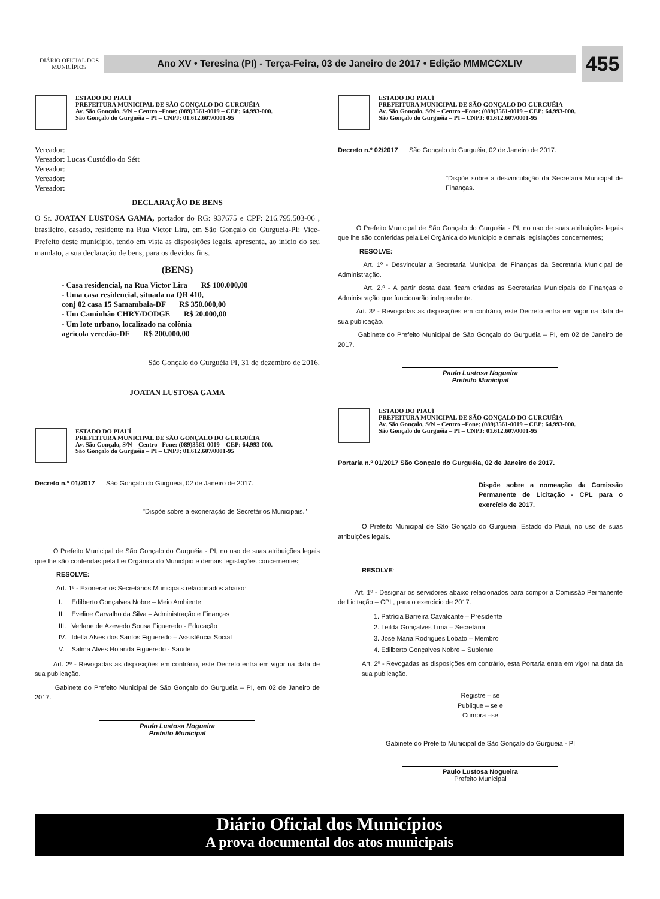DIÁRIO OFICIAL DOS MUNICÍPIOS
Ano XV • Teresina (PI) - Terça-Feira, 03 de Janeiro de 2017 • Edição MMMCCXLIV
455
ESTADO DO PIAUÍ
PREFEITURA MUNICIPAL DE SÃO GONÇALO DO GURGUÉIA
Av. São Gonçalo, S/N – Centro –Fone: (089)3561-0019 – CEP: 64.993-000.
São Gonçalo do Gurguéia – PI – CNPJ: 01.612.607/0001-95
Vereador:
Vereador: Lucas Custódio do Sétt
Vereador:
Vereador:
Vereador:
DECLARAÇÃO DE BENS
O Sr. JOATAN LUSTOSA GAMA, portador do RG: 937675 e CPF: 216.795.503-06 , brasileiro, casado, residente na Rua Victor Lira, em São Gonçalo do Gurgueia-PI; Vice-Prefeito deste município, tendo em vista as disposições legais, apresenta, ao inicio do seu mandato, a sua declaração de bens, para os devidos fins.
(BENS)
- Casa residencial, na Rua Victor Lira R$ 100.000,00
- Uma casa residencial, situada na QR 410,
conj 02 casa 15 Samambaia-DF R$ 350.000,00
- Um Caminhão CHRY/DODGE R$ 20.000,00
- Um lote urbano, localizado na colônia
agrícola veredão-DF R$ 200.000,00
São Gonçalo do Gurguéia PI, 31 de dezembro de 2016.
JOATAN LUSTOSA GAMA
ESTADO DO PIAUÍ
PREFEITURA MUNICIPAL DE SÃO GONÇALO DO GURGUÉIA
Av. São Gonçalo, S/N – Centro –Fone: (089)3561-0019 – CEP: 64.993-000.
São Gonçalo do Gurguéia – PI – CNPJ: 01.612.607/0001-95
Decreto n.º 01/2017 São Gonçalo do Gurguéia, 02 de Janeiro de 2017.
"Dispõe sobre a exoneração de Secretários Municipais."
O Prefeito Municipal de São Gonçalo do Gurguéia - PI, no uso de suas atribuições legais que lhe são conferidas pela Lei Orgânica do Município e demais legislações concernentes;
RESOLVE:
Art. 1º - Exonerar os Secretários Municipais relacionados abaixo:
I. Edilberto Gonçalves Nobre – Meio Ambiente
II. Eveline Carvalho da Silva – Administração e Finanças
III. Verlane de Azevedo Sousa Figueredo - Educação
IV. Idelta Alves dos Santos Figueredo – Assistência Social
V. Salma Alves Holanda Figueredo - Saúde
Art. 2º - Revogadas as disposições em contrário, este Decreto entra em vigor na data de sua publicação.
Gabinete do Prefeito Municipal de São Gonçalo do Gurguéia – PI, em 02 de Janeiro de 2017.
Paulo Lustosa Nogueira
Prefeito Municipal
ESTADO DO PIAUÍ
PREFEITURA MUNICIPAL DE SÃO GONÇALO DO GURGUÉIA
Av. São Gonçalo, S/N – Centro –Fone: (089)3561-0019 – CEP: 64.993-000.
São Gonçalo do Gurguéia – PI – CNPJ: 01.612.607/0001-95
Decreto n.º 02/2017 São Gonçalo do Gurguéia, 02 de Janeiro de 2017.
"Dispõe sobre a desvinculação da Secretaria Municipal de Finanças.
O Prefeito Municipal de São Gonçalo do Gurguéia - PI, no uso de suas atribuições legais que lhe são conferidas pela Lei Orgânica do Município e demais legislações concernentes;
RESOLVE:
Art. 1º - Desvincular a Secretaria Municipal de Finanças da Secretaria Municipal de Administração.
Art. 2.º - A partir desta data ficam criadas as Secretarias Municipais de Finanças e Administração que funcionarão independente.
Art. 3º - Revogadas as disposições em contrário, este Decreto entra em vigor na data de sua publicação.
Gabinete do Prefeito Municipal de São Gonçalo do Gurguéia – PI, em 02 de Janeiro de 2017.
Paulo Lustosa Nogueira
Prefeito Municipal
ESTADO DO PIAUÍ
PREFEITURA MUNICIPAL DE SÃO GONÇALO DO GURGUÉIA
Av. São Gonçalo, S/N – Centro –Fone: (089)3561-0019 – CEP: 64.993-000.
São Gonçalo do Gurguéia – PI – CNPJ: 01.612.607/0001-95
Portaria n.º 01/2017 São Gonçalo do Gurguéia, 02 de Janeiro de 2017.
Dispõe sobre a nomeação da Comissão Permanente de Licitação - CPL para o exercício de 2017.
O Prefeito Municipal de São Gonçalo do Gurgueia, Estado do Piauí, no uso de suas atribuições legais.
RESOLVE:
Art. 1º - Designar os servidores abaixo relacionados para compor a Comissão Permanente de Licitação – CPL, para o exercício de 2017.
1. Patrícia Barreira Cavalcante – Presidente
2. Leilda Gonçalves Lima – Secretária
3. José Maria Rodrigues Lobato – Membro
4. Edilberto Gonçalves Nobre – Suplente
Art. 2º - Revogadas as disposições em contrário, esta Portaria entra em vigor na data da sua publicação.
Registre – se
Publique – se e
Cumpra –se
Gabinete do Prefeito Municipal de São Gonçalo do Gurgueia - PI
Paulo Lustosa Nogueira
Prefeito Municipal
Diário Oficial dos Municípios
A prova documental dos atos municipais